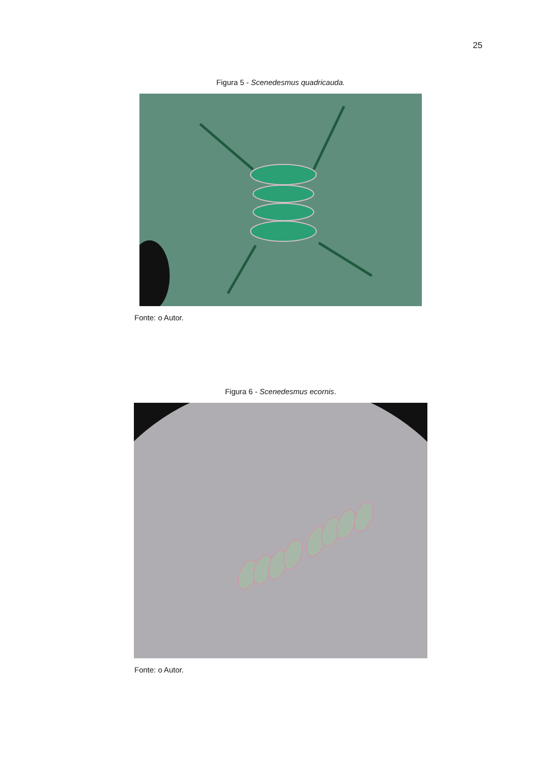25
Figura 5 - Scenedesmus quadricauda.
Fonte: o Autor.
Figura 6 - Scenedesmus ecornis.
Fonte: o Autor.